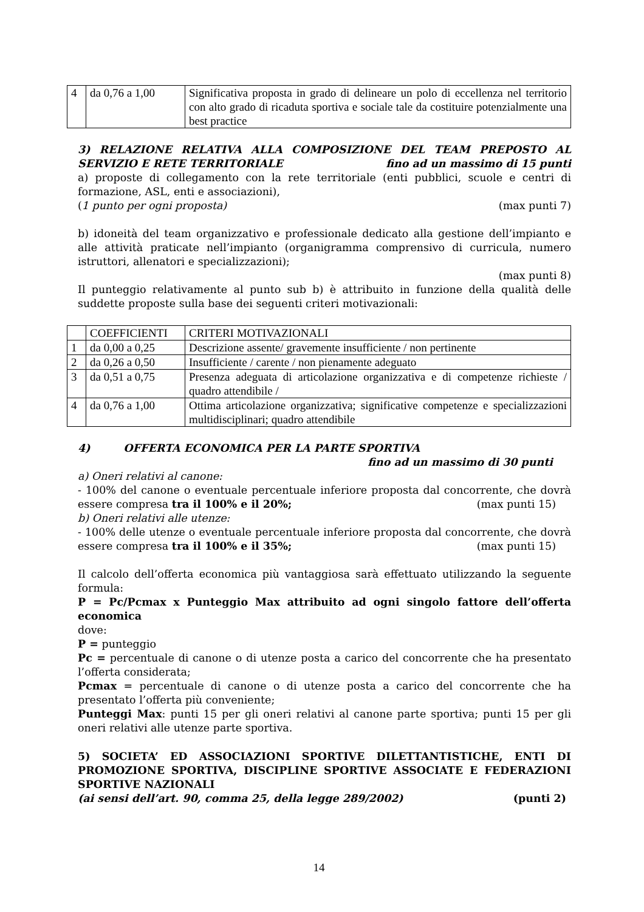| 4 | da 0,76 a 1,00 | Significativa proposta in grado di delineare un polo di eccellenza nel territorio con alto grado di ricaduta sportiva e sociale tale da costituire potenzialmente una best practice |
3) RELAZIONE RELATIVA ALLA COMPOSIZIONE DEL TEAM PREPOSTO AL SERVIZIO E RETE TERRITORIALE fino ad un massimo di 15 punti
a) proposte di collegamento con la rete territoriale (enti pubblici, scuole e centri di formazione, ASL, enti e associazioni),
(1 punto per ogni proposta) (max punti 7)
b) idoneità del team organizzativo e professionale dedicato alla gestione dell’impianto e alle attività praticate nell’impianto (organigramma comprensivo di curricula, numero istruttori, allenatori e specializzazioni);
(max punti 8)
Il punteggio relativamente al punto sub b) è attribuito in funzione della qualità delle suddette proposte sulla base dei seguenti criteri motivazionali:
| | COEFFICIENTI | CRITERI MOTIVAZIONALI |
| 1 | da 0,00 a 0,25 | Descrizione assente/ gravemente insufficiente / non pertinente |
| 2 | da 0,26 a 0,50 | Insufficiente / carente / non pienamente adeguato |
| 3 | da 0,51 a 0,75 | Presenza adeguata di articolazione organizzativa e di competenze richieste / quadro attendibile / |
| 4 | da 0,76 a 1,00 | Ottima articolazione organizzativa; significative competenze e specializzazioni multidisciplinari; quadro attendibile |
4) OFFERTA ECONOMICA PER LA PARTE SPORTIVA
fino ad un massimo di 30 punti
a) Oneri relativi al canone:
- 100% del canone o eventuale percentuale inferiore proposta dal concorrente, che dovrà essere compresa tra il 100% e il 20%; (max punti 15)
b) Oneri relativi alle utenze:
- 100% delle utenze o eventuale percentuale inferiore proposta dal concorrente, che dovrà essere compresa tra il 100% e il 35%; (max punti 15)
Il calcolo dell’offerta economica più vantaggiosa sarà effettuato utilizzando la seguente formula:
P = Pc/Pcmax x Punteggio Max attribuito ad ogni singolo fattore dell’offerta economica
dove:
P = punteggio
Pc = percentuale di canone o di utenze posta a carico del concorrente che ha presentato l’offerta considerata;
Pcmax = percentuale di canone o di utenze posta a carico del concorrente che ha presentato l’offerta più conveniente;
Punteggi Max: punti 15 per gli oneri relativi al canone parte sportiva; punti 15 per gli oneri relativi alle utenze parte sportiva.
5) SOCIETA’ ED ASSOCIAZIONI SPORTIVE DILETTANTISTICHE, ENTI DI PROMOZIONE SPORTIVA, DISCIPLINE SPORTIVE ASSOCIATE E FEDERAZIONI SPORTIVE NAZIONALI
(ai sensi dell’art. 90, comma 25, della legge 289/2002) (punti 2)
14